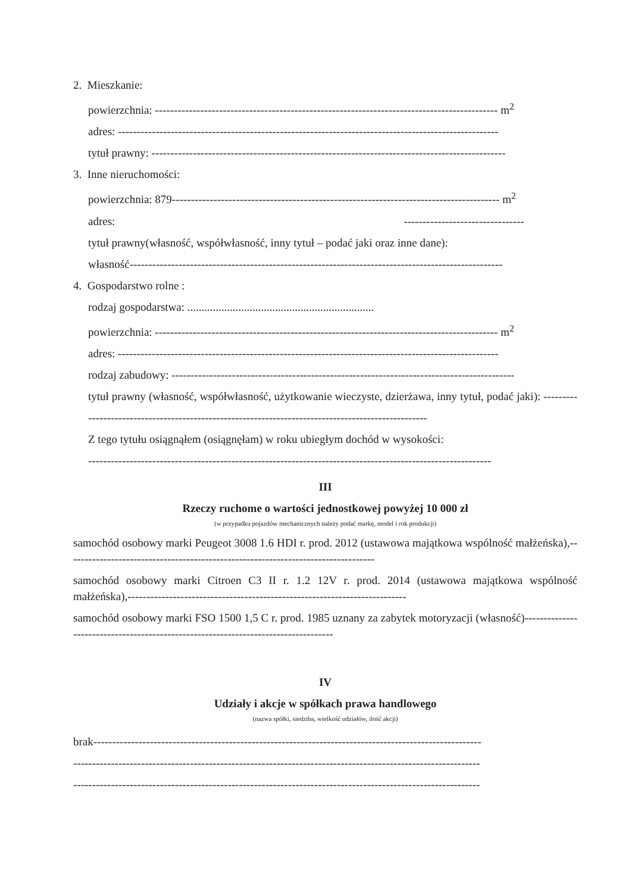2. Mieszkanie:
powierzchnia: ------------------------------------------------------------------------------------------- m<sup>2</sup>
adres: -----------------------------------------------------------------------------------------------------
tytuł prawny: ----------------------------------------------------------------------------------------------
3. Inne nieruchomości:
powierzchnia: 879--------------------------------------------------------------------------------------- m<sup>2</sup>
adres: --------------------------------
tytuł prawny(własność, współwłasność, inny tytuł – podać jaki oraz inne dane):
własność---------------------------------------------------------------------------------------------------
4. Gospodarstwo rolne :
rodzaj gospodarstwa: ..................................................................
powierzchnia: ------------------------------------------------------------------------------------------- m<sup>2</sup>
adres: -----------------------------------------------------------------------------------------------------
rodzaj zabudowy: -------------------------------------------------------------------------------------------
tytuł prawny (własność, współwłasność, użytkowanie wieczyste, dzierżawa, inny tytuł, podać jaki): ---------------------------------------------------------------------------------------------------
Z tego tytułu osiągnąłem (osiągnęłam) w roku ubiegłym dochód w wysokości:
-----------------------------------------------------------------------------------------------------------
III
Rzeczy ruchome o wartości jednostkowej powyżej 10 000 zł
(w przypadku pojazdów mechanicznych należy podać markę, model i rok produkcji)
samochód osobowy marki Peugeot 3008 1.6 HDI r. prod. 2012 (ustawowa majątkowa wspólność małżeńska),----------------------------------------------------------------------------------
samochód osobowy marki Citroen C3 II r. 1.2 12V r. prod. 2014 (ustawowa majątkowa wspólność małżeńska),--------------------------------------------------------------------------
samochód osobowy marki FSO 1500 1,5 C r. prod. 1985 uznany za zabytek motoryzacji (własność)-----------------------------------------------------------------------------------
IV
Udziały i akcje w spółkach prawa handlowego
(nazwa spółki, siedziba, wielkość udziałów, ilość akcji)
brak-------------------------------------------------------------------------------------------------------
------------------------------------------------------------------------------------------------------------
------------------------------------------------------------------------------------------------------------